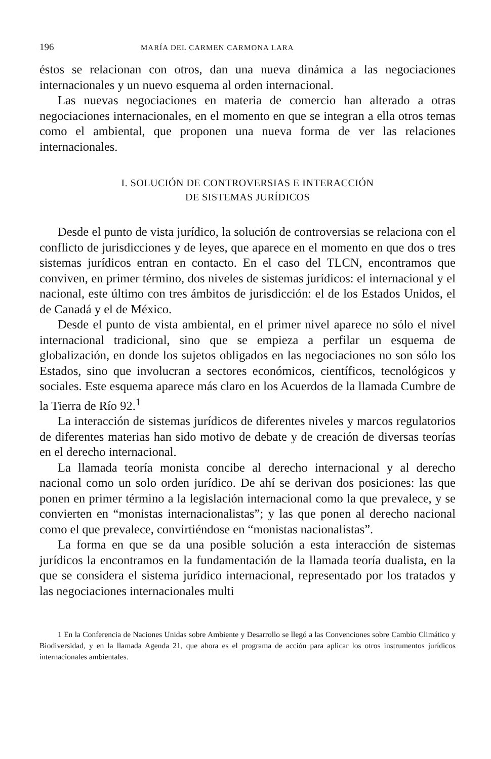196 MARÍA DEL CARMEN CARMONA LARA
éstos se relacionan con otros, dan una nueva dinámica a las negociaciones internacionales y un nuevo esquema al orden internacional.
Las nuevas negociaciones en materia de comercio han alterado a otras negociaciones internacionales, en el momento en que se integran a ella otros temas como el ambiental, que proponen una nueva forma de ver las relaciones internacionales.
I. SOLUCIÓN DE CONTROVERSIAS E INTERACCIÓN
DE SISTEMAS JURÍDICOS
Desde el punto de vista jurídico, la solución de controversias se relaciona con el conflicto de jurisdicciones y de leyes, que aparece en el momento en que dos o tres sistemas jurídicos entran en contacto. En el caso del TLCN, encontramos que conviven, en primer término, dos niveles de sistemas jurídicos: el internacional y el nacional, este último con tres ámbitos de jurisdicción: el de los Estados Unidos, el de Canadá y el de México.
Desde el punto de vista ambiental, en el primer nivel aparece no sólo el nivel internacional tradicional, sino que se empieza a perfilar un esquema de globalización, en donde los sujetos obligados en las negociaciones no son sólo los Estados, sino que involucran a sectores económicos, científicos, tecnológicos y sociales. Este esquema aparece más claro en los Acuerdos de la llamada Cumbre de la Tierra de Río 92.<sup>1</sup>
La interacción de sistemas jurídicos de diferentes niveles y marcos regulatorios de diferentes materias han sido motivo de debate y de creación de diversas teorías en el derecho internacional.
La llamada teoría monista concibe al derecho internacional y al derecho nacional como un solo orden jurídico. De ahí se derivan dos posiciones: las que ponen en primer término a la legislación internacional como la que prevalece, y se convierten en “monistas internacionalistas”; y las que ponen al derecho nacional como el que prevalece, convirtiéndose en “monistas nacionalistas”.
La forma en que se da una posible solución a esta interacción de sistemas jurídicos la encontramos en la fundamentación de la llamada teoría dualista, en la que se considera el sistema jurídico internacional, representado por los tratados y las negociaciones internacionales multi
1 En la Conferencia de Naciones Unidas sobre Ambiente y Desarrollo se llegó a las Convenciones sobre Cambio Climático y Biodiversidad, y en la llamada Agenda 21, que ahora es el programa de acción para aplicar los otros instrumentos jurídicos internacionales ambientales.